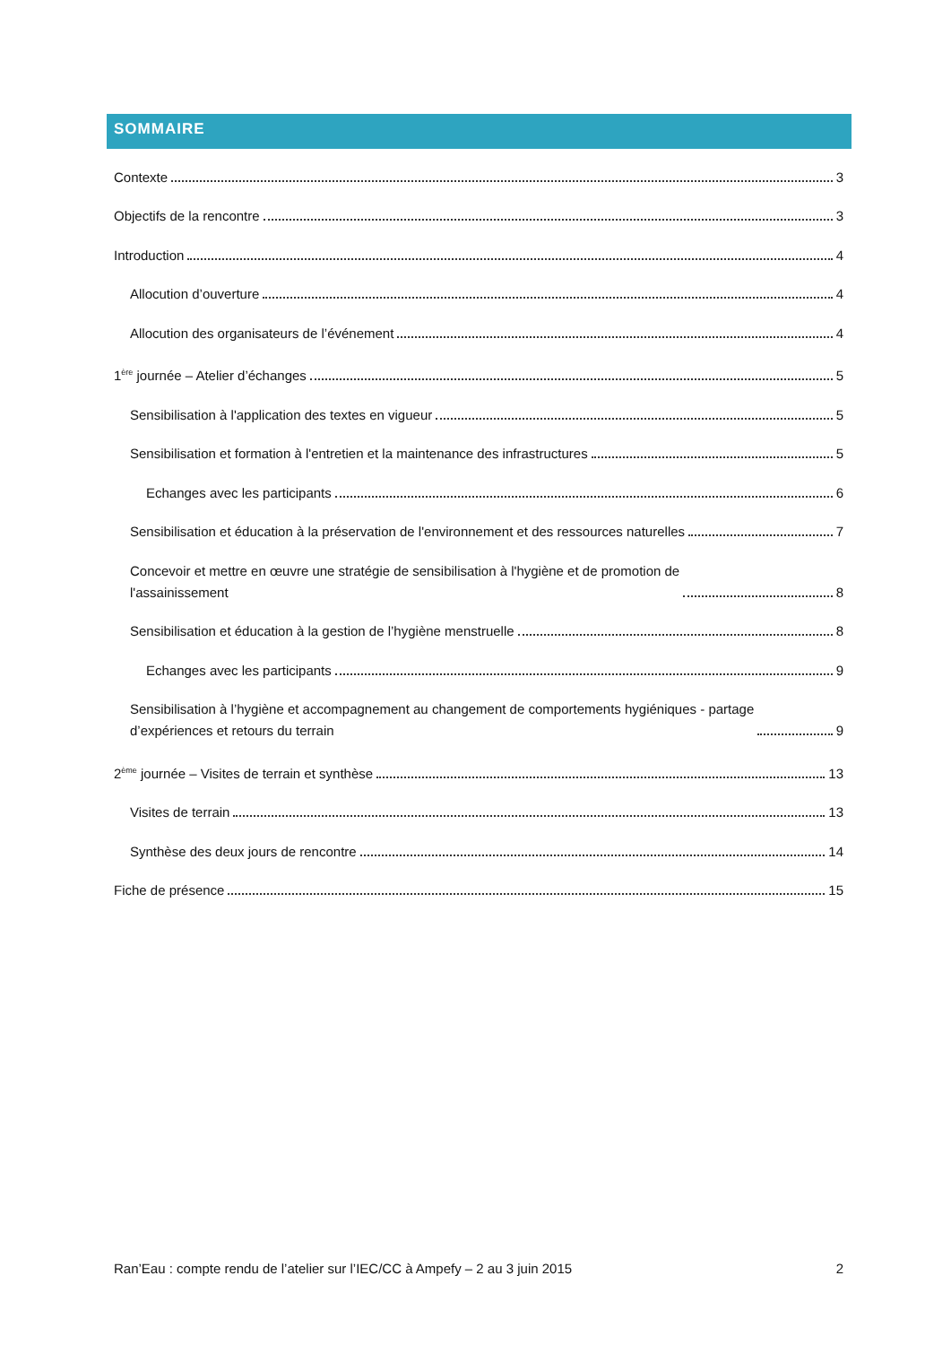SOMMAIRE
Contexte 3
Objectifs de la rencontre 3
Introduction 4
Allocution d’ouverture 4
Allocution des organisateurs de l’événement 4
1<sup>ère</sup> journée – Atelier d’échanges 5
Sensibilisation à l'application des textes en vigueur 5
Sensibilisation et formation à l'entretien et la maintenance des infrastructures 5
Echanges avec les participants 6
Sensibilisation et éducation à la préservation de l'environnement et des ressources naturelles 7
Concevoir et mettre en œuvre une stratégie de sensibilisation à l'hygiène et de promotion de
l'assainissement 8
Sensibilisation et éducation à la gestion de l’hygiène menstruelle 8
Echanges avec les participants 9
Sensibilisation à l’hygiène et accompagnement au changement de comportements hygiéniques - partage
d’expériences et retours du terrain 9
2<sup>ème</sup> journée – Visites de terrain et synthèse 13
Visites de terrain 13
Synthèse des deux jours de rencontre 14
Fiche de présence 15
Ran’Eau : compte rendu de l’atelier sur l’IEC/CC à Ampefy – 2 au 3 juin 2015 2